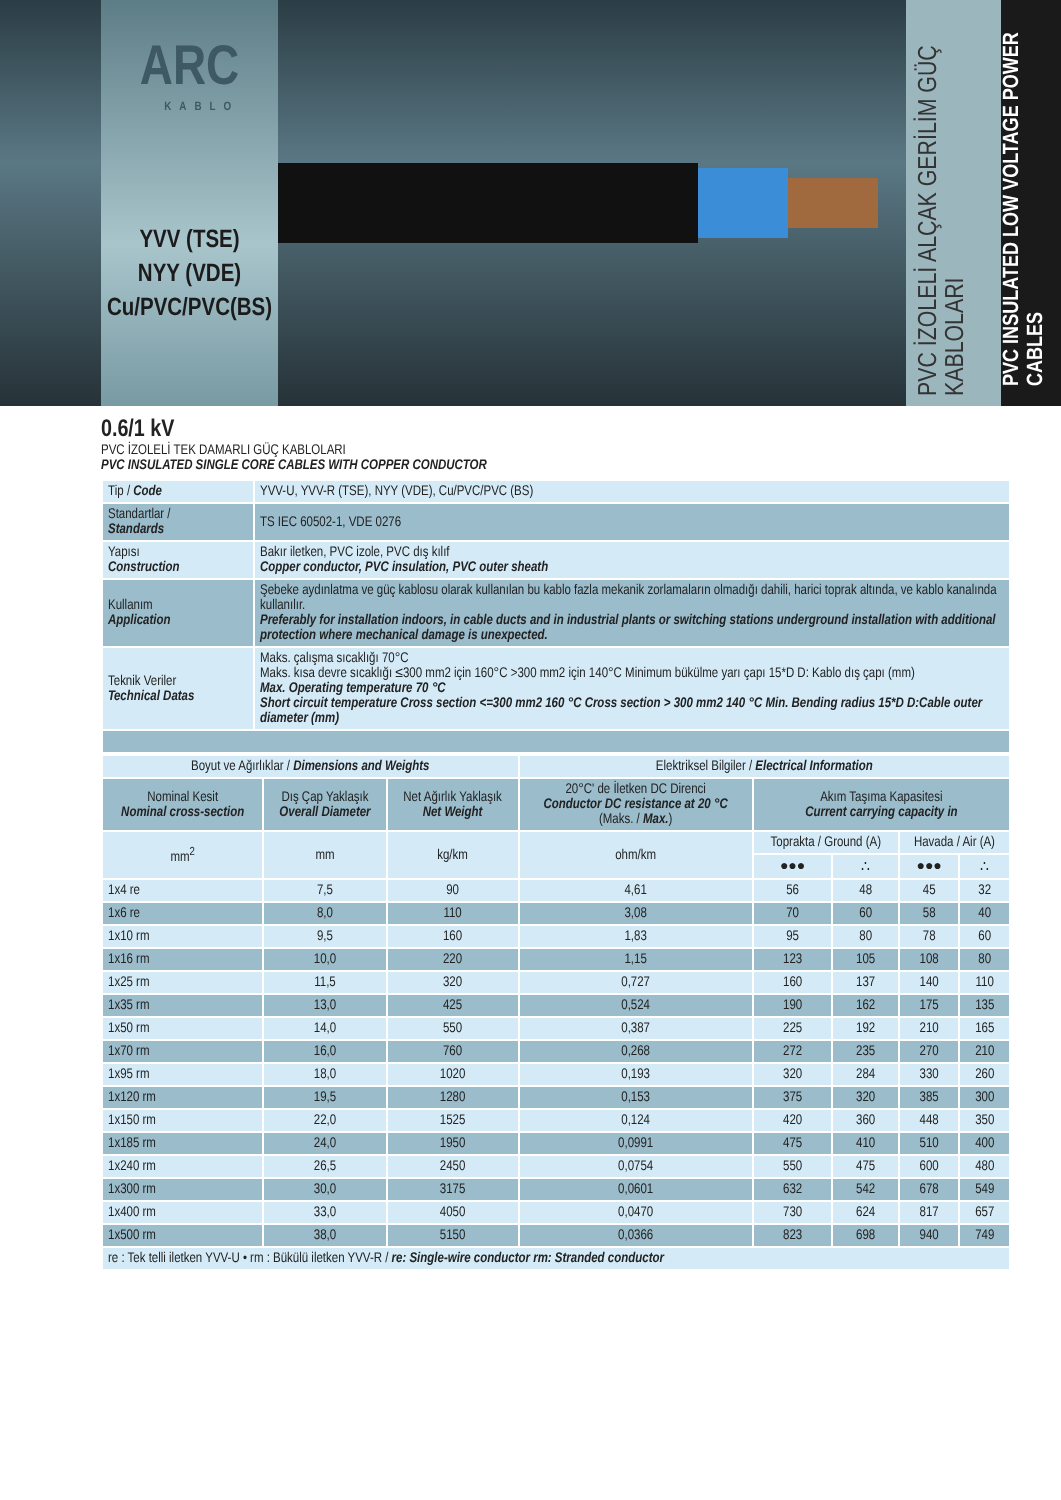ARC
KABLO
YVV (TSE)
NYY (VDE)
Cu/PVC/PVC(BS)
PVC İZOLELİ ALÇAK GERİLİM GÜÇ KABLOLARI
PVC INSULATED LOW VOLTAGE POWER CABLES
0.6/1 kV
PVC İZOLELİ TEK DAMARLI GÜÇ KABLOLARI
PVC INSULATED SINGLE CORE CABLES WITH COPPER CONDUCTOR
| Tip / Code | YVV-U, YVV-R (TSE), NYY (VDE), Cu/PVC/PVC (BS) |
| Standartlar / Standards | TS IEC 60502-1, VDE 0276 |
| Yapısı Construction | Bakır iletken, PVC izole, PVC dış kılıf Copper conductor, PVC insulation, PVC outer sheath |
| Kullanım Application | Şebeke aydınlatma ve güç kablosu olarak kullanılan bu kablo fazla mekanik zorlamaların olmadığı dahili, harici toprak altında, ve kablo kanalında kullanılır. Preferably for installation indoors, in cable ducts and in industrial plants or switching stations underground installation with additional protection where mechanical damage is unexpected. |
| Teknik Veriler Technical Datas | Maks. çalışma sıcaklığı 70°C Maks. kısa devre sıcaklığı ≤300 mm2 için 160°C >300 mm2 için 140°C Minimum bükülme yarı çapı 15*D D: Kablo dış çapı (mm) Max. Operating temperature 70 °C Short circuit temperature Cross section <=300 mm2 160 °C Cross section > 300 mm2 140 °C Min. Bending radius 15*D D:Cable outer diameter (mm) |
| Boyut ve Ağırlıklar / Dimensions and Weights | | | Elektriksel Bilgiler / Electrical Information | | | | |
| --- | --- | --- | --- | --- | --- | --- | --- |
| Nominal Kesit Nominal cross-section | Dış Çap Yaklaşık Overall Diameter | Net Ağırlık Yaklaşık Net Weight | 20°C' de İletken DC Direnci Conductor DC resistance at 20 °C (Maks. / Max. ) | Akım Taşıma Kapasitesi Current carrying capacity in | | | |
| mm<sup>2</sup> | mm | kg/km | ohm/km | Toprakta / Ground (A) | | Havada / Air (A) | |
| | | | | ●●● | ∴ | ●●● | ∴ |
| 1x4 re | 7,5 | 90 | 4,61 | 56 | 48 | 45 | 32 |
| 1x6 re | 8,0 | 110 | 3,08 | 70 | 60 | 58 | 40 |
| 1x10 rm | 9,5 | 160 | 1,83 | 95 | 80 | 78 | 60 |
| 1x16 rm | 10,0 | 220 | 1,15 | 123 | 105 | 108 | 80 |
| 1x25 rm | 11,5 | 320 | 0,727 | 160 | 137 | 140 | 110 |
| 1x35 rm | 13,0 | 425 | 0,524 | 190 | 162 | 175 | 135 |
| 1x50 rm | 14,0 | 550 | 0,387 | 225 | 192 | 210 | 165 |
| 1x70 rm | 16,0 | 760 | 0,268 | 272 | 235 | 270 | 210 |
| 1x95 rm | 18,0 | 1020 | 0,193 | 320 | 284 | 330 | 260 |
| 1x120 rm | 19,5 | 1280 | 0,153 | 375 | 320 | 385 | 300 |
| 1x150 rm | 22,0 | 1525 | 0,124 | 420 | 360 | 448 | 350 |
| 1x185 rm | 24,0 | 1950 | 0,0991 | 475 | 410 | 510 | 400 |
| 1x240 rm | 26,5 | 2450 | 0,0754 | 550 | 475 | 600 | 480 |
| 1x300 rm | 30,0 | 3175 | 0,0601 | 632 | 542 | 678 | 549 |
| 1x400 rm | 33,0 | 4050 | 0,0470 | 730 | 624 | 817 | 657 |
| 1x500 rm | 38,0 | 5150 | 0,0366 | 823 | 698 | 940 | 749 |
| re : Tek telli iletken YVV-U • rm : Bükülü iletken YVV-R / re: Single-wire conductor rm: Stranded conductor | | | | | | | |